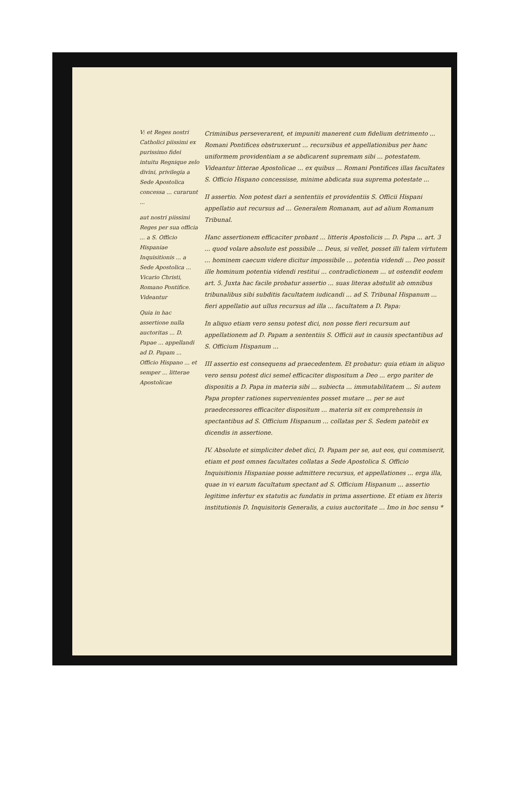V: et Reges nostri Catholici piissimi ex purissimo fidei intuitu Regnique zelo divini, privilegia a Sede Apostolica concessa ... curarunt ...
aut nostri piissimi Reges per sua officia ... a S. Officio Hispaniae Inquisitionis ... a Sede Apostolica ... Vicario Christi, Romano Pontifice. Videantur
Quia in hac assertione nulla auctoritas ... D. Papae ... appellandi ad D. Papam ... Officio Hispano ... et semper ... litterae Apostolicae
Criminibus perseverarent, et impuniti manerent cum fidelium detrimento ... Romani Pontifices obstruxerunt ... recursibus et appellationibus per hanc uniformem providentiam a se abdicarent supremam sibi ... potestatem. Videantur litterae Apostolicae ... ex quibus ... Romani Pontifices illas facultates S. Officio Hispano concessisse, minime abdicata sua suprema potestate ...
II assertio. Non potest dari a sententiis et providentiis S. Officii Hispani appellatio aut recursus ad ... Generalem Romanam, aut ad alium Romanum Tribunal.
Hanc assertionem efficaciter probant ... litteris Apostolicis ... D. Papa ... art. 3 ... quod volare absolute est possibile ... Deus, si vellet, posset illi talem virtutem ... hominem caecum videre dicitur impossibile ... potentia videndi ... Deo possit ille hominum potentia videndi restitui ... contradictionem ... ut ostendit eodem art. 5. Juxta hac facile probatur assertio ... suas literas abstulit ab omnibus tribunalibus sibi subditis facultatem iudicandi ... ad S. Tribunal Hispanum ... fieri appellatio aut ullus recursus ad illa ... facultatem a D. Papa:
In aliquo etiam vero sensu potest dici, non posse fieri recursum aut appellationem ad D. Papam a sententiis S. Officii aut in causis spectantibus ad S. Officium Hispanum ...
III assertio est consequens ad praecedentem. Et probatur: quia etiam in aliquo vero sensu potest dici semel efficaciter dispositum a Deo ... ergo pariter de dispositis a D. Papa in materia sibi ... subiecta ... immutabilitatem ... Si autem Papa propter rationes supervenientes posset mutare ... per se aut praedecessores efficaciter dispositum ... materia sit ex comprehensis in spectantibus ad S. Officium Hispanum ... collatas per S. Sedem patebit ex dicendis in assertione.
IV. Absolute et simpliciter debet dici, D. Papam per se, aut eos, qui commiserit, etiam et post omnes facultates collatas a Sede Apostolica S. Officio Inquisitionis Hispaniae posse admittere recursus, et appellationes ... erga illa, quae in vi earum facultatum spectant ad S. Officium Hispanum ... assertio legitime infertur ex statutis ac fundatis in prima assertione. Et etiam ex literis institutionis D. Inquisitoris Generalis, a cuius auctoritate ... Imo in hoc sensu *